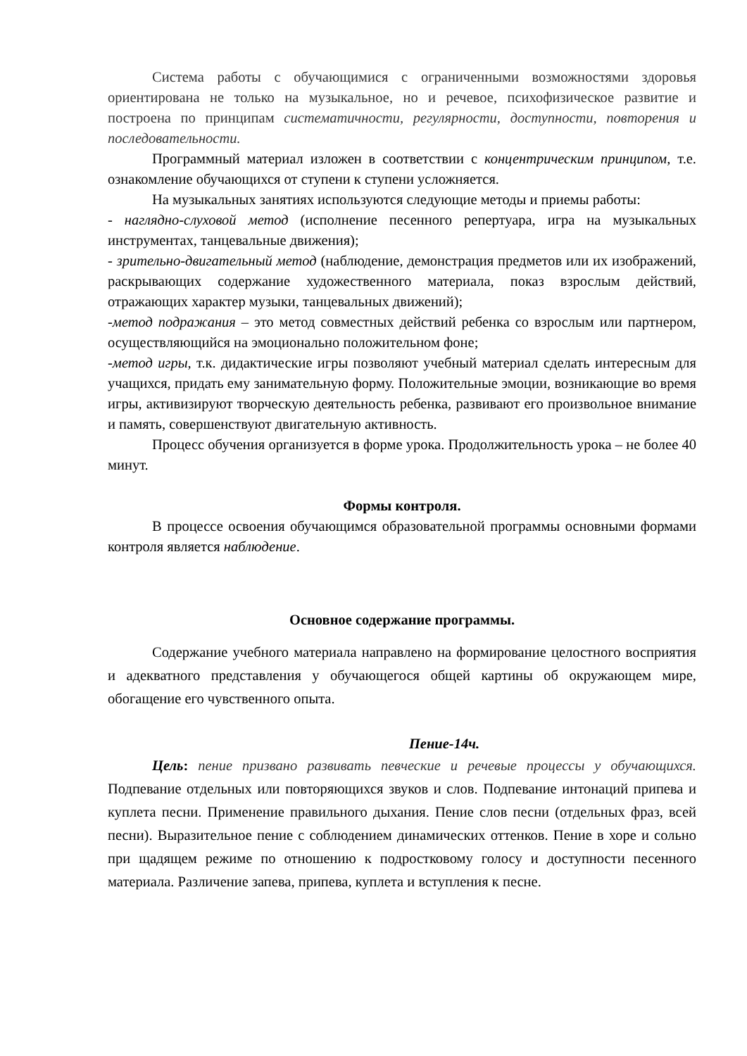Система работы с обучающимися с ограниченными возможностями здоровья ориентирована не только на музыкальное, но и речевое, психофизическое развитие и построена по принципам систематичности, регулярности, доступности, повторения и последовательности.
Программный материал изложен в соответствии с концентрическим принципом, т.е. ознакомление обучающихся от ступени к ступени усложняется.
На музыкальных занятиях используются следующие методы и приемы работы:
- наглядно-слуховой метод (исполнение песенного репертуара, игра на музыкальных инструментах, танцевальные движения);
- зрительно-двигательный метод (наблюдение, демонстрация предметов или их изображений, раскрывающих содержание художественного материала, показ взрослым действий, отражающих характер музыки, танцевальных движений);
-метод подражания – это метод совместных действий ребенка со взрослым или партнером, осуществляющийся на эмоционально положительном фоне;
-метод игры, т.к. дидактические игры позволяют учебный материал сделать интересным для учащихся, придать ему занимательную форму. Положительные эмоции, возникающие во время игры, активизируют творческую деятельность ребенка, развивают его произвольное внимание и память, совершенствуют двигательную активность.
Процесс обучения организуется в форме урока. Продолжительность урока – не более 40 минут.
Формы контроля.
В процессе освоения обучающимся образовательной программы основными формами контроля является наблюдение.
Основное содержание программы.
Содержание учебного материала направлено на формирование целостного восприятия и адекватного представления у обучающегося общей картины об окружающем мире, обогащение его чувственного опыта.
Пение-14ч.
Цель: пение призвано развивать певческие и речевые процессы у обучающихся. Подпевание отдельных или повторяющихся звуков и слов. Подпевание интонаций припева и куплета песни. Применение правильного дыхания. Пение слов песни (отдельных фраз, всей песни). Выразительное пение с соблюдением динамических оттенков. Пение в хоре и сольно при щадящем режиме по отношению к подростковому голосу и доступности песенного материала. Различение запева, припева, куплета и вступления к песне.